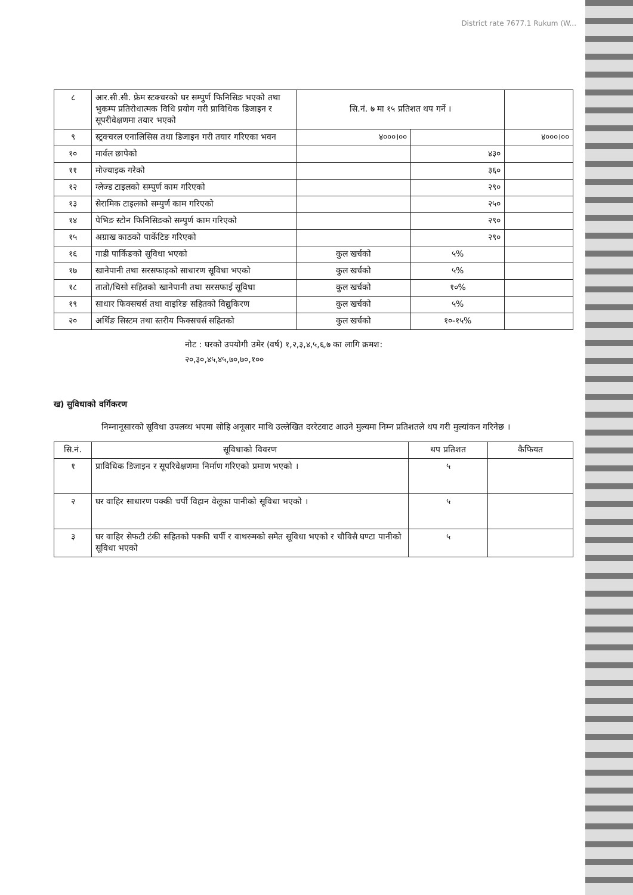District rate 7677.1 Rukum (W...
| ८ | आर.सी.सी. फ्रेम स्टक्चरको घर सम्पुर्ण फिनिसिङ भएको तथा भुकम्प प्रतिरोधात्मक विधि प्रयोग गरी प्राविधिक डिजाइन र सूपरीवेक्षणमा तयार भएको | सि.नं. ७ मा १५ प्रतिशत थप गर्ने । | | |
| ९ | स्ट्रक्चरल एनालिसिस तथा डिजाइन गरी तयार गरिएका भवन | ४०००।०० | | ४०००।०० |
| १० | मार्वल छापेको | | ४३० | |
| ११ | मोज्याइक गरेको | | ३६० | |
| १२ | ग्लेज्ड टाइलको सम्पुर्ण काम गरिएको | | २९० | |
| १३ | सेरामिक टाइलको सम्पुर्ण काम गरिएको | | २५० | |
| १४ | पेभिङ स्टोन फिनिसिङको सम्पुर्ण काम गरिएको | | २९० | |
| १५ | अग्राख काठको पार्केटिङ गरिएको | | २९० | |
| १६ | गाडी पार्किङको सूविधा भएको | कुल खर्चको | ५% | |
| १७ | खानेपानी तथा सरसफाइको साधारण सूविधा भएको | कुल खर्चको | ५% | |
| १८ | तातो/चिसो सहितको खानेपानी तथा सरसफाई सूविधा | कुल खर्चको | १०% | |
| १९ | साधार फिक्सचर्स तथा वाइरिङ सहितको विद्युकिरण | कुल खर्चको | ५% | |
| २० | अर्थिङ सिस्टम तथा स्तरीय फिक्सचर्स सहितको | कुल खर्चको | १०-१५% | |
नोट : घरको उपयोगी उमेर (वर्ष) १,२,३,४,५,६,७ का लागि क्रमश:
२०,३०,४५,४५,७०,७०,१००
ख) सुविधाको वर्गिकरण
निम्नानूसारको सूविधा उपलव्ध भएमा सोहि अनूसार माथि उल्लेखित दररेटवाट आउने मुल्यमा निम्न प्रतिशतले थप गरी मुल्यांकन गरिनेछ ।
| सि.नं. | सूविधाको विवरण | थप प्रतिशत | कैफियत |
| --- | --- | --- | --- |
| १ | प्राविधिक डिजाइन र सूपरिवेक्षणमा निर्माण गरिएको प्रमाण भएको । | ५ | |
| २ | घर वाहिर साधारण पक्की चर्पी विहान वेलूका पानीको सूविधा भएको । | ५ | |
| ३ | घर वाहिर सेफटी टंकी सहितको पक्की चर्पी र वाथरुमको समेत सूविधा भएको र चौविसै घण्टा पानीको सूविधा भएको | ५ | |